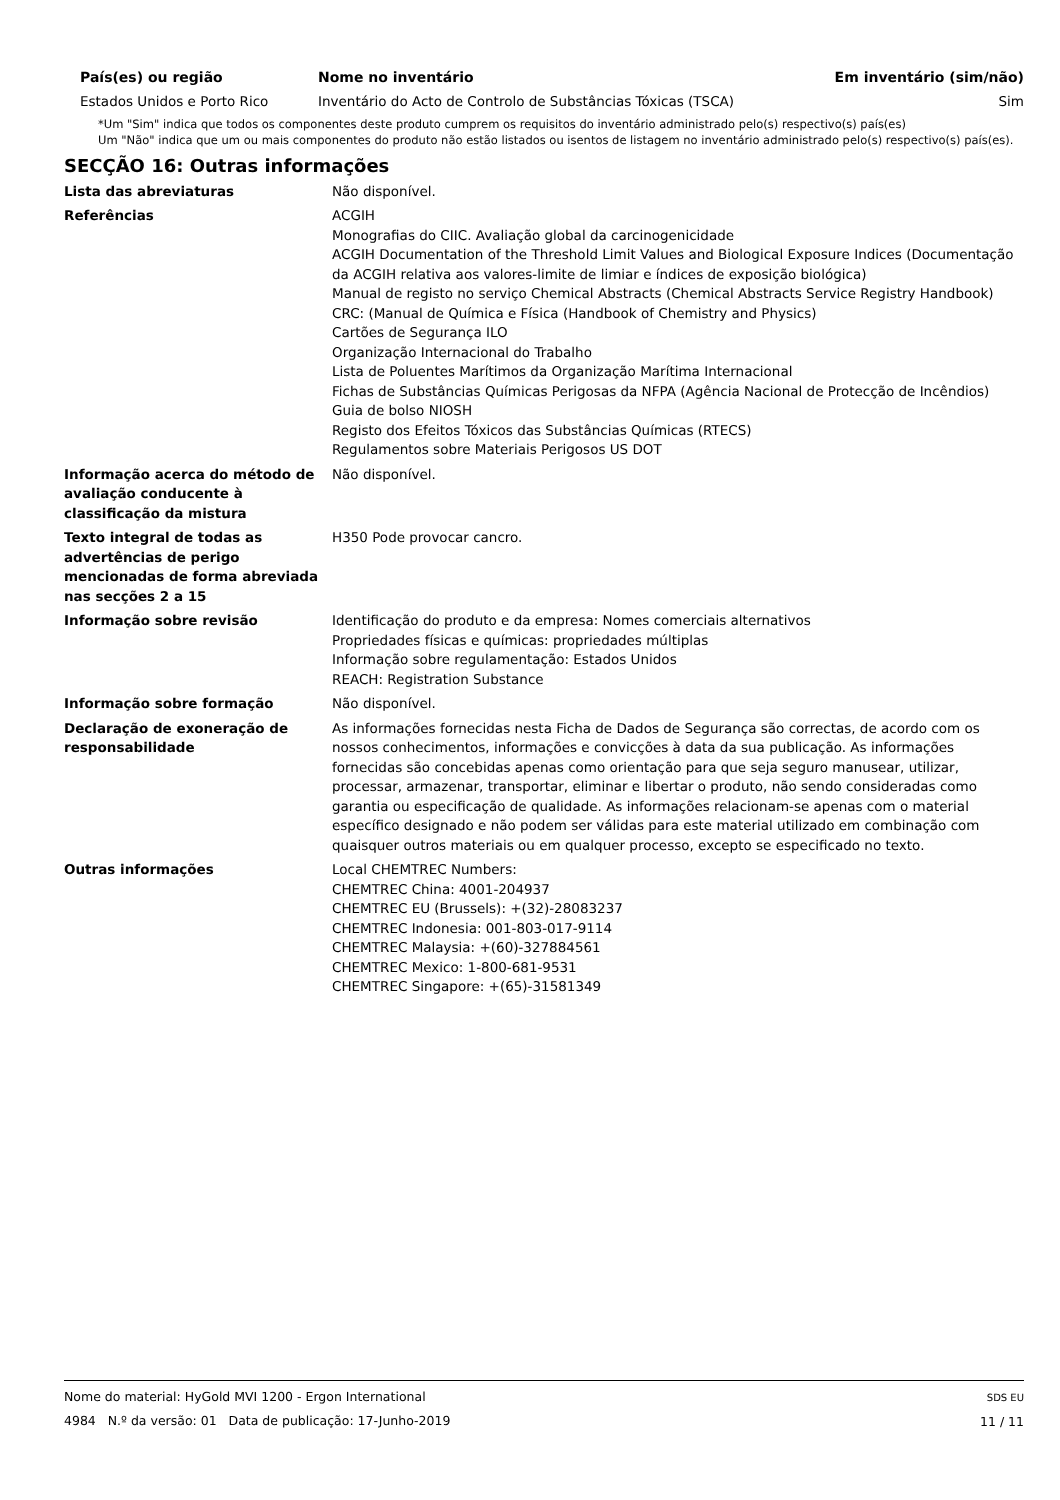| País(es) ou região | Nome no inventário | Em inventário (sim/não) |
| --- | --- | --- |
| Estados Unidos e Porto Rico | Inventário do Acto de Controlo de Substâncias Tóxicas (TSCA) | Sim |
*Um "Sim" indica que todos os componentes deste produto cumprem os requisitos do inventário administrado pelo(s) respectivo(s) país(es)
Um "Não" indica que um ou mais componentes do produto não estão listados ou isentos de listagem no inventário administrado pelo(s) respectivo(s) país(es).
SECÇÃO 16: Outras informações
| Lista das abreviaturas | Não disponível. |
| Referências | ACGIH Monografias do CIIC. Avaliação global da carcinogenicidade ACGIH Documentation of the Threshold Limit Values and Biological Exposure Indices (Documentação da ACGIH relativa aos valores-limite de limiar e índices de exposição biológica) Manual de registo no serviço Chemical Abstracts (Chemical Abstracts Service Registry Handbook) CRC: (Manual de Química e Física (Handbook of Chemistry and Physics) Cartões de Segurança ILO Organização Internacional do Trabalho Lista de Poluentes Marítimos da Organização Marítima Internacional Fichas de Substâncias Químicas Perigosas da NFPA (Agência Nacional de Protecção de Incêndios) Guia de bolso NIOSH Registo dos Efeitos Tóxicos das Substâncias Químicas (RTECS) Regulamentos sobre Materiais Perigosos US DOT |
| Informação acerca do método de avaliação conducente à classificação da mistura | Não disponível. |
| Texto integral de todas as advertências de perigo mencionadas de forma abreviada nas secções 2 a 15 | H350 Pode provocar cancro. |
| Informação sobre revisão | Identificação do produto e da empresa: Nomes comerciais alternativos Propriedades físicas e químicas: propriedades múltiplas Informação sobre regulamentação: Estados Unidos REACH: Registration Substance |
| Informação sobre formação | Não disponível. |
| Declaração de exoneração de responsabilidade | As informações fornecidas nesta Ficha de Dados de Segurança são correctas, de acordo com os nossos conhecimentos, informações e convicções à data da sua publicação. As informações fornecidas são concebidas apenas como orientação para que seja seguro manusear, utilizar, processar, armazenar, transportar, eliminar e libertar o produto, não sendo consideradas como garantia ou especificação de qualidade. As informações relacionam-se apenas com o material específico designado e não podem ser válidas para este material utilizado em combinação com quaisquer outros materiais ou em qualquer processo, excepto se especificado no texto. |
| Outras informações | Local CHEMTREC Numbers: CHEMTREC China: 4001-204937 CHEMTREC EU (Brussels): +(32)-28083237 CHEMTREC Indonesia: 001-803-017-9114 CHEMTREC Malaysia: +(60)-327884561 CHEMTREC Mexico: 1-800-681-9531 CHEMTREC Singapore: +(65)-31581349 |
Nome do material: HyGold MVI 1200 - Ergon International
4984 N.º da versão: 01 Data de publicação: 17-Junho-2019
SDS EU
11 / 11